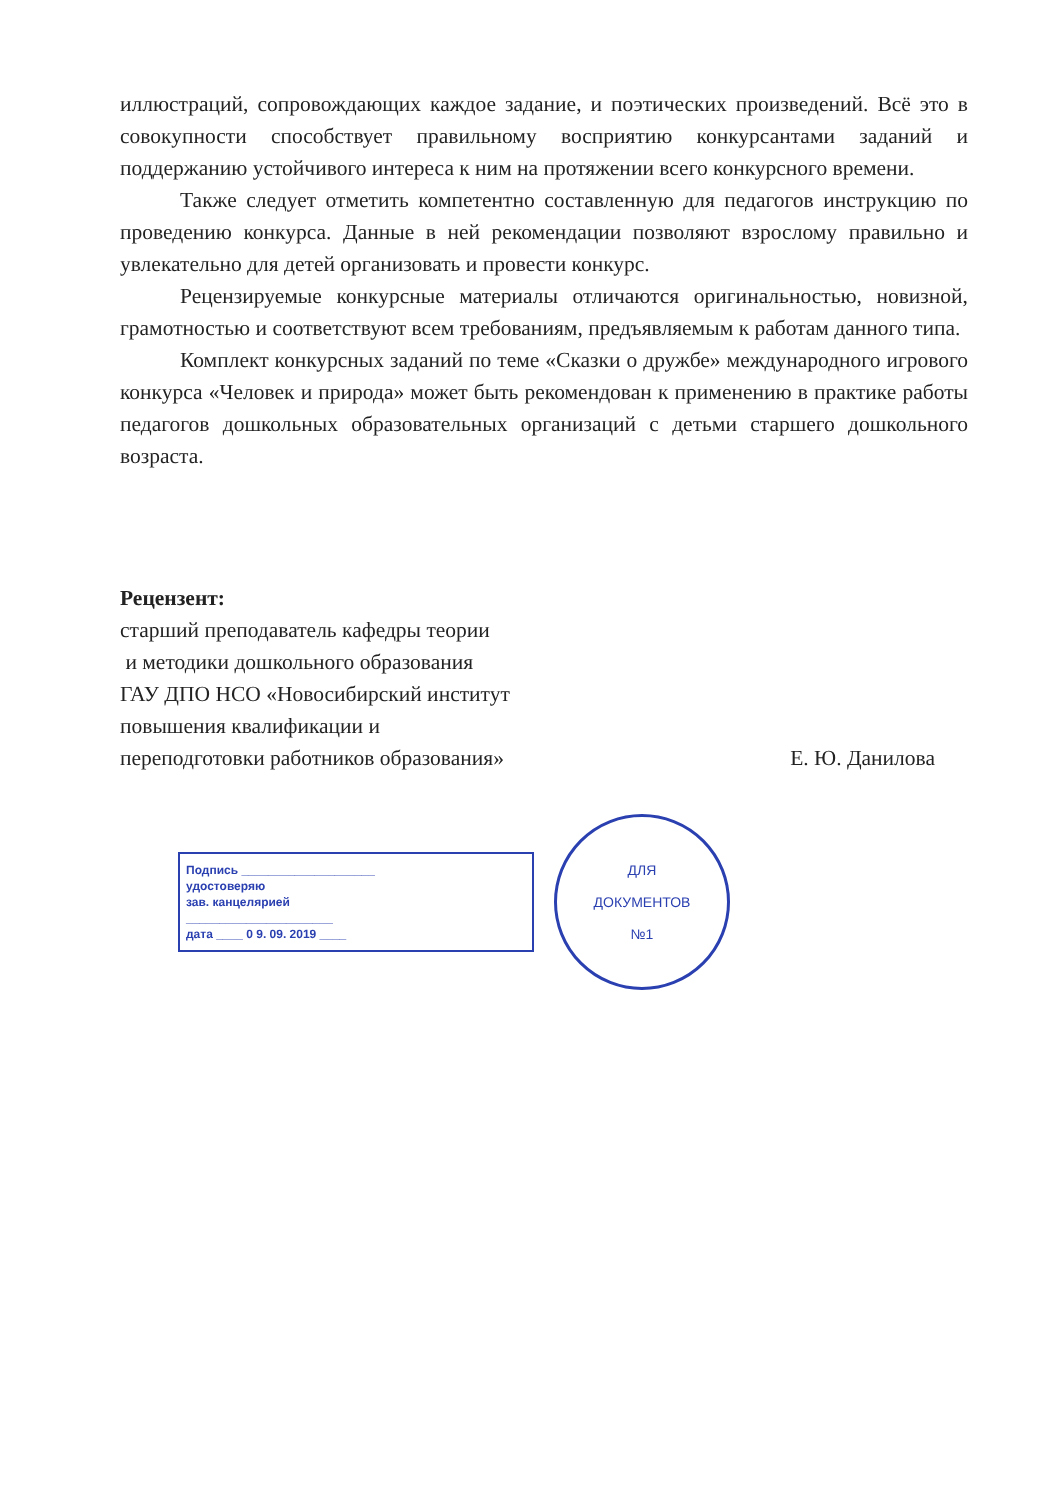иллюстраций, сопровождающих каждое задание, и поэтических произведений. Всё это в совокупности способствует правильному восприятию конкурсантами заданий и поддержанию устойчивого интереса к ним на протяжении всего конкурсного времени.
Также следует отметить компетентно составленную для педагогов инструкцию по проведению конкурса. Данные в ней рекомендации позволяют взрослому правильно и увлекательно для детей организовать и провести конкурс.
Рецензируемые конкурсные материалы отличаются оригинальностью, новизной, грамотностью и соответствуют всем требованиям, предъявляемым к работам данного типа.
Комплект конкурсных заданий по теме «Сказки о дружбе» международного игрового конкурса «Человек и природа» может быть рекомендован к применению в практике работы педагогов дошкольных образовательных организаций с детьми старшего дошкольного возраста.
Рецензент:
старший преподаватель кафедры теории
и методики дошкольного образования
ГАУ ДПО НСО «Новосибирский институт
повышения квалификации и
переподготовки работников образования» Е. Ю. Данилова
Подпись ____________________
удостоверяю
зав. канцелярией
______________________
дата ____ 0 9. 09. 2019 ____
ДЛЯ
ДОКУМЕНТОВ
№1